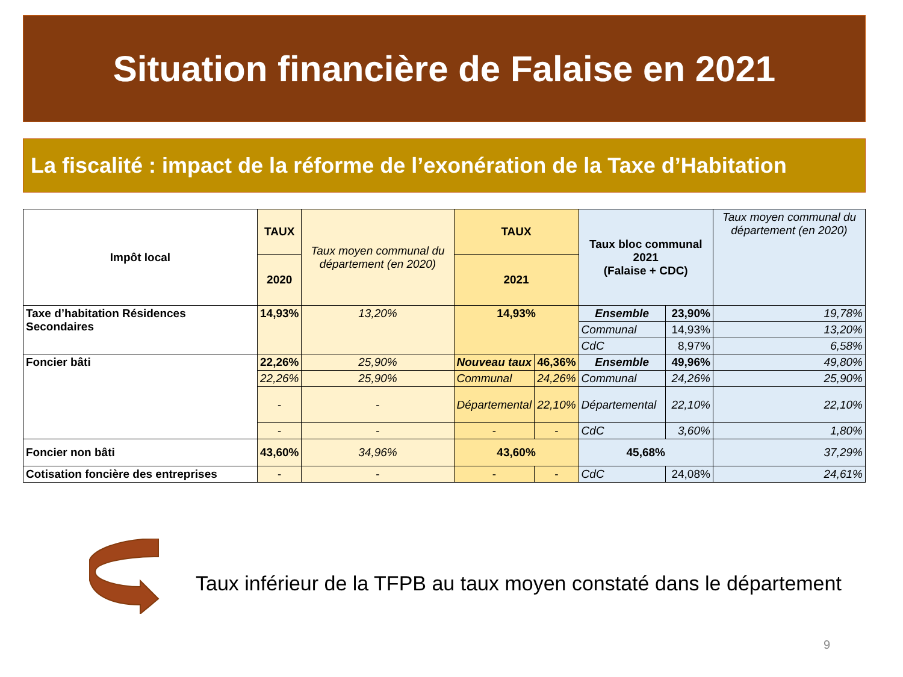Situation financière de Falaise en 2021
La fiscalité : impact de la réforme de l’exonération de la Taxe d’Habitation
| Impôt local | TAUX | Taux moyen communal du département (en 2020) | TAUX | | Taux bloc communal 2021 (Falaise + CDC) | | Taux moyen communal du département (en 2020) |
| | 2020 | | 2021 | | | | |
| Taxe d’habitation Résidences Secondaires | 14,93% | 13,20% | 14,93% | | Ensemble | 23,90% | 19,78% |
| | | | | | Communal | 14,93% | 13,20% |
| | | | | | CdC | 8,97% | 6,58% |
| Foncier bâti | 22,26% | 25,90% | Nouveau taux | 46,36% | Ensemble | 49,96% | 49,80% |
| | 22,26% | 25,90% | Communal | 24,26% | Communal | 24,26% | 25,90% |
| | - | - | Départemental | 22,10% | Départemental | 22,10% | 22,10% |
| | - | - | - | - | CdC | 3,60% | 1,80% |
| Foncier non bâti | 43,60% | 34,96% | 43,60% | | 45,68% | | 37,29% |
| Cotisation foncière des entreprises | - | - | - | - | CdC | 24,08% | 24,61% |
Taux inférieur de la TFPB au taux moyen constaté dans le département
9